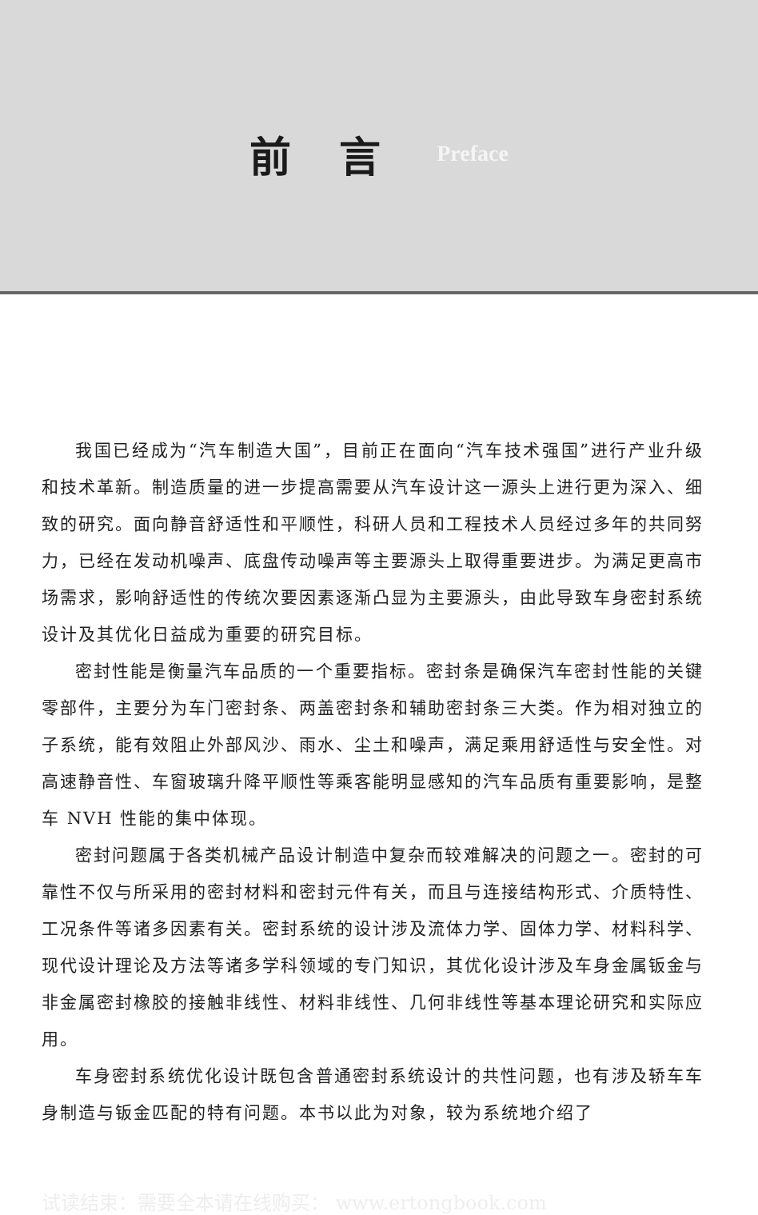前言
Preface
我国已经成为“汽车制造大国”，目前正在面向“汽车技术强国”进行产业升级和技术革新。制造质量的进一步提高需要从汽车设计这一源头上进行更为深入、细致的研究。面向静音舒适性和平顺性，科研人员和工程技术人员经过多年的共同努力，已经在发动机噪声、底盘传动噪声等主要源头上取得重要进步。为满足更高市场需求，影响舒适性的传统次要因素逐渐凸显为主要源头，由此导致车身密封系统设计及其优化日益成为重要的研究目标。
密封性能是衡量汽车品质的一个重要指标。密封条是确保汽车密封性能的关键零部件，主要分为车门密封条、两盖密封条和辅助密封条三大类。作为相对独立的子系统，能有效阻止外部风沙、雨水、尘土和噪声，满足乘用舒适性与安全性。对高速静音性、车窗玻璃升降平顺性等乘客能明显感知的汽车品质有重要影响，是整车 NVH 性能的集中体现。
密封问题属于各类机械产品设计制造中复杂而较难解决的问题之一。密封的可靠性不仅与所采用的密封材料和密封元件有关，而且与连接结构形式、介质特性、工况条件等诸多因素有关。密封系统的设计涉及流体力学、固体力学、材料科学、现代设计理论及方法等诸多学科领域的专门知识，其优化设计涉及车身金属钣金与非金属密封橡胶的接触非线性、材料非线性、几何非线性等基本理论研究和实际应用。
车身密封系统优化设计既包含普通密封系统设计的共性问题，也有涉及轿车车身制造与钣金匹配的特有问题。本书以此为对象，较为系统地介绍了
试读结束：需要全本请在线购买： www.ertongbook.com